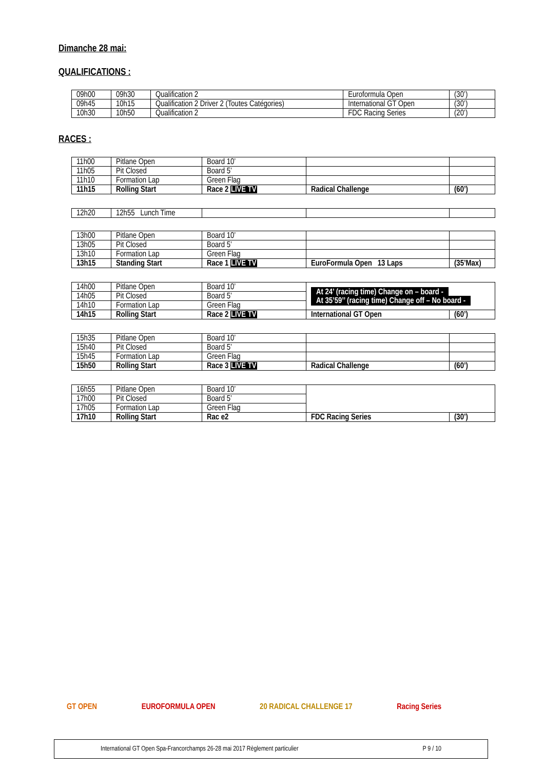Dimanche 28 mai:
QUALIFICATIONS :
| 09h00 | 09h30 | Qualification 2 | Euroformula Open | (30’) |
| 09h45 | 10h15 | Qualification 2 Driver 2 (Toutes Catégories) | International GT Open | (30’) |
| 10h30 | 10h50 | Qualification 2 | FDC Racing Series | (20’) |
RACES :
| 11h00 | Pitlane Open | Board 10’ | | |
| 11h05 | Pit Closed | Board 5’ | | |
| 11h10 | Formation Lap | Green Flag | | |
| 11h15 | Rolling Start | Race 2 LIVE TV | Radical Challenge | (60’) |
| 12h20 | 12h55 Lunch Time | | | |
| 13h00 | Pitlane Open | Board 10’ | | |
| 13h05 | Pit Closed | Board 5’ | | |
| 13h10 | Formation Lap | Green Flag | | |
| 13h15 | Standing Start | Race 1 LIVE TV | EuroFormula Open 13 Laps | (35’Max) |
| 14h00 | Pitlane Open | Board 10’ | At 24’ (racing time) Change on – board - At 35’59’’ (racing time) Change off – No board - | |
| 14h05 | Pit Closed | Board 5’ | | |
| 14h10 | Formation Lap | Green Flag | | |
| 14h15 | Rolling Start | Race 2 LIVE TV | International GT Open | (60’) |
| 15h35 | Pitlane Open | Board 10’ | | |
| 15h40 | Pit Closed | Board 5’ | | |
| 15h45 | Formation Lap | Green Flag | | |
| 15h50 | Rolling Start | Race 3 LIVE TV | Radical Challenge | (60’) |
| 16h55 | Pitlane Open | Board 10’ | | |
| 17h00 | Pit Closed | Board 5’ | | |
| 17h05 | Formation Lap | Green Flag | | |
| 17h10 | Rolling Start | Rac e2 | FDC Racing Series | (30’) |
GT OPEN EUROFORMULA OPEN 20 RADICAL CHALLENGE 17 Racing Series
International GT Open Spa-Francorchamps 26-28 mai 2017 Règlement particulier P 9 / 10